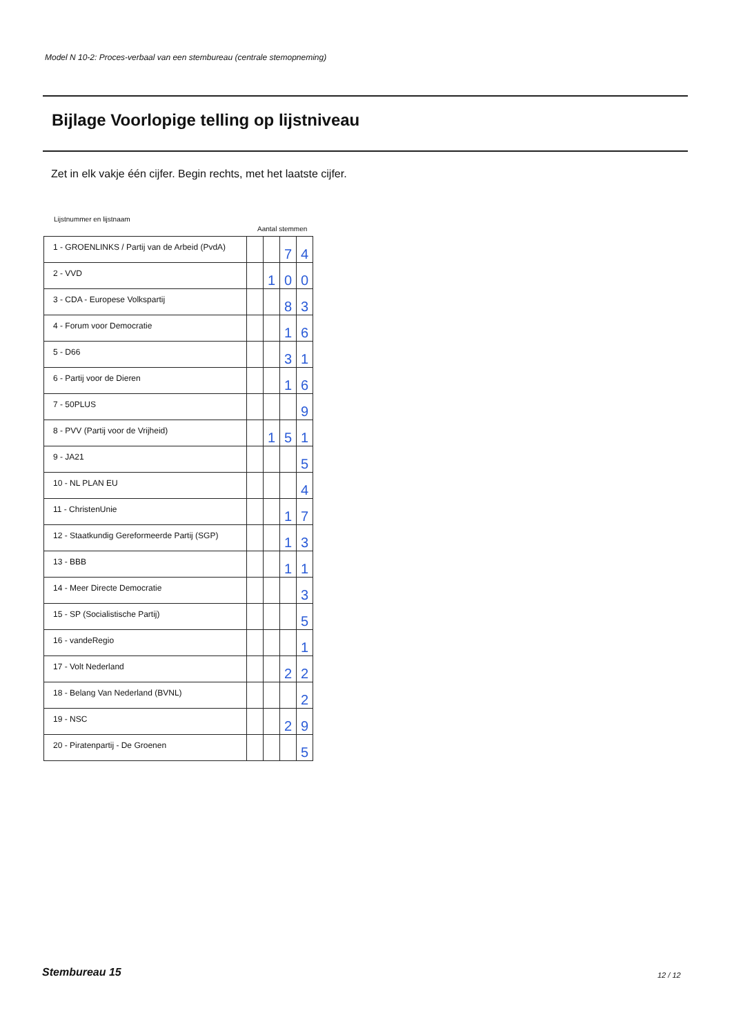Model N 10-2: Proces-verbaal van een stembureau (centrale stemopneming)
Bijlage Voorlopige telling op lijstniveau
Zet in elk vakje één cijfer. Begin rechts, met het laatste cijfer.
Lijstnummer en lijstnaam
Aantal stemmen
| 1 - GROENLINKS / Partij van de Arbeid (PvdA) | | | 7 | 4 |
| 2 - VVD | | 1 | 0 | 0 |
| 3 - CDA - Europese Volkspartij | | | 8 | 3 |
| 4 - Forum voor Democratie | | | 1 | 6 |
| 5 - D66 | | | 3 | 1 |
| 6 - Partij voor de Dieren | | | 1 | 6 |
| 7 - 50PLUS | | | | 9 |
| 8 - PVV (Partij voor de Vrijheid) | | 1 | 5 | 1 |
| 9 - JA21 | | | | 5 |
| 10 - NL PLAN EU | | | | 4 |
| 11 - ChristenUnie | | | 1 | 7 |
| 12 - Staatkundig Gereformeerde Partij (SGP) | | | 1 | 3 |
| 13 - BBB | | | 1 | 1 |
| 14 - Meer Directe Democratie | | | | 3 |
| 15 - SP (Socialistische Partij) | | | | 5 |
| 16 - vandeRegio | | | | 1 |
| 17 - Volt Nederland | | | 2 | 2 |
| 18 - Belang Van Nederland (BVNL) | | | | 2 |
| 19 - NSC | | | 2 | 9 |
| 20 - Piratenpartij - De Groenen | | | | 5 |
Stembureau 15 12 / 12